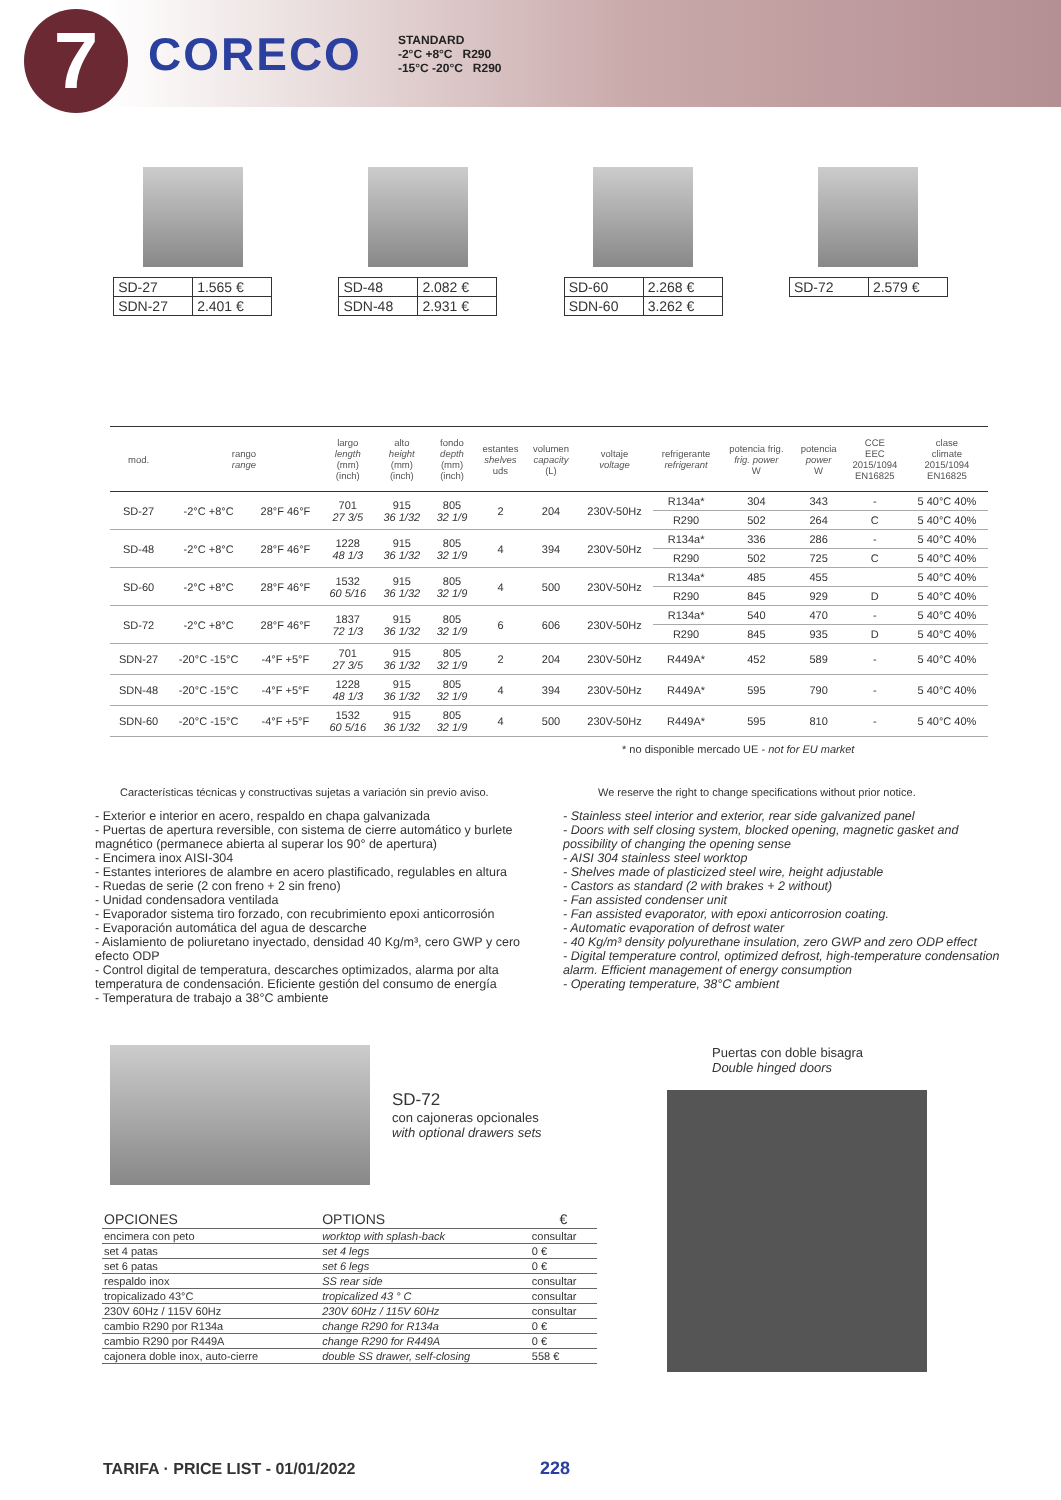7
CORECO
STANDARD
-2°C +8°C R290
-15°C -20°C R290
| SD-27 | 1.565 € |
| SDN-27 | 2.401 € |
| SD-48 | 2.082 € |
| SDN-48 | 2.931 € |
| SD-60 | 2.268 € |
| SDN-60 | 3.262 € |
| SD-72 | 2.579 € |
| mod. | rango range | | largo length (mm) (inch) | alto height (mm) (inch) | fondo depth (mm) (inch) | estantes shelves uds | volumen capacity (L) | voltaje voltage | refrigerante refrigerant | potencia frig. frig. power W | potencia power W | CCE EEC 2015/1094 EN16825 | clase climate 2015/1094 EN16825 |
| --- | --- | --- | --- | --- | --- | --- | --- | --- | --- | --- | --- | --- | --- |
| SD-27 | -2°C +8°C | 28°F 46°F | 701 27 3/5 | 915 36 1/32 | 805 32 1/9 | 2 | 204 | 230V-50Hz | R134a* | 304 | 343 | - | 5 40°C 40% |
| | | | | | | | | | R290 | 502 | 264 | C | 5 40°C 40% |
| SD-48 | -2°C +8°C | 28°F 46°F | 1228 48 1/3 | 915 36 1/32 | 805 32 1/9 | 4 | 394 | 230V-50Hz | R134a* | 336 | 286 | - | 5 40°C 40% |
| | | | | | | | | | R290 | 502 | 725 | C | 5 40°C 40% |
| SD-60 | -2°C +8°C | 28°F 46°F | 1532 60 5/16 | 915 36 1/32 | 805 32 1/9 | 4 | 500 | 230V-50Hz | R134a* | 485 | 455 | | 5 40°C 40% |
| | | | | | | | | | R290 | 845 | 929 | D | 5 40°C 40% |
| SD-72 | -2°C +8°C | 28°F 46°F | 1837 72 1/3 | 915 36 1/32 | 805 32 1/9 | 6 | 606 | 230V-50Hz | R134a* | 540 | 470 | - | 5 40°C 40% |
| | | | | | | | | | R290 | 845 | 935 | D | 5 40°C 40% |
| SDN-27 | -20°C -15°C | -4°F +5°F | 701 27 3/5 | 915 36 1/32 | 805 32 1/9 | 2 | 204 | 230V-50Hz | R449A* | 452 | 589 | - | 5 40°C 40% |
| SDN-48 | -20°C -15°C | -4°F +5°F | 1228 48 1/3 | 915 36 1/32 | 805 32 1/9 | 4 | 394 | 230V-50Hz | R449A* | 595 | 790 | - | 5 40°C 40% |
| SDN-60 | -20°C -15°C | -4°F +5°F | 1532 60 5/16 | 915 36 1/32 | 805 32 1/9 | 4 | 500 | 230V-50Hz | R449A* | 595 | 810 | - | 5 40°C 40% |
* no disponible mercado UE - not for EU market
Características técnicas y constructivas sujetas a variación sin previo aviso.
- Exterior e interior en acero, respaldo en chapa galvanizada
- Puertas de apertura reversible, con sistema de cierre automático y burlete magnético (permanece abierta al superar los 90° de apertura)
- Encimera inox AISI-304
- Estantes interiores de alambre en acero plastificado, regulables en altura
- Ruedas de serie (2 con freno + 2 sin freno)
- Unidad condensadora ventilada
- Evaporador sistema tiro forzado, con recubrimiento epoxi anticorrosión
- Evaporación automática del agua de descarche
- Aislamiento de poliuretano inyectado, densidad 40 Kg/m³, cero GWP y cero efecto ODP
- Control digital de temperatura, descarches optimizados, alarma por alta temperatura de condensación. Eficiente gestión del consumo de energía
- Temperatura de trabajo a 38°C ambiente
We reserve the right to change specifications without prior notice.
- Stainless steel interior and exterior, rear side galvanized panel
- Doors with self closing system, blocked opening, magnetic gasket and possibility of changing the opening sense
- AISI 304 stainless steel worktop
- Shelves made of plasticized steel wire, height adjustable
- Castors as standard (2 with brakes + 2 without)
- Fan assisted condenser unit
- Fan assisted evaporator, with epoxi anticorrosion coating.
- Automatic evaporation of defrost water
- 40 Kg/m³ density polyurethane insulation, zero GWP and zero ODP effect
- Digital temperature control, optimized defrost, high-temperature condensation alarm. Efficient management of energy consumption
- Operating temperature, 38°C ambient
SD-72
con cajoneras opcionales
with optional drawers sets
| OPCIONES | OPTIONS | € |
| --- | --- | --- |
| encimera con peto | worktop with splash-back | consultar |
| set 4 patas | set 4 legs | 0 € |
| set 6 patas | set 6 legs | 0 € |
| respaldo inox | SS rear side | consultar |
| tropicalizado 43°C | tropicalized 43 ° C | consultar |
| 230V 60Hz / 115V 60Hz | 230V 60Hz / 115V 60Hz | consultar |
| cambio R290 por R134a | change R290 for R134a | 0 € |
| cambio R290 por R449A | change R290 for R449A | 0 € |
| cajonera doble inox, auto-cierre | double SS drawer, self-closing | 558 € |
Puertas con doble bisagra
Double hinged doors
TARIFA · PRICE LIST - 01/01/2022
228